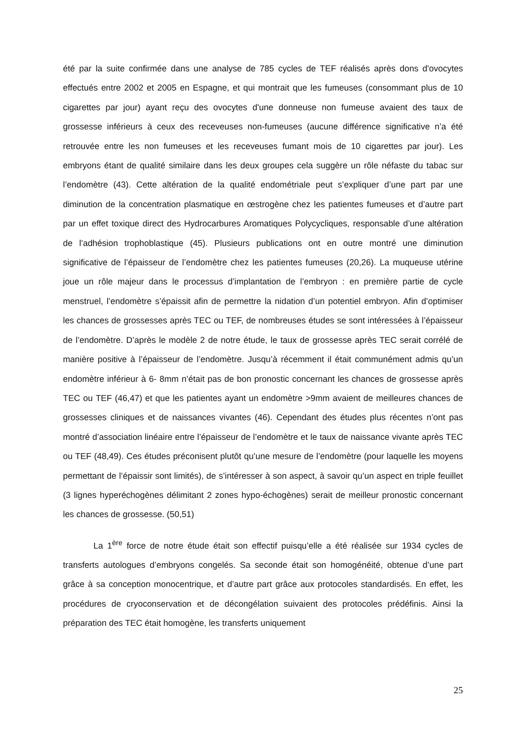été par la suite confirmée dans une analyse de 785 cycles de TEF réalisés après dons d'ovocytes effectués entre 2002 et 2005 en Espagne, et qui montrait que les fumeuses (consommant plus de 10 cigarettes par jour) ayant reçu des ovocytes d'une donneuse non fumeuse avaient des taux de grossesse inférieurs à ceux des receveuses non-fumeuses (aucune différence significative n’a été retrouvée entre les non fumeuses et les receveuses fumant mois de 10 cigarettes par jour). Les embryons étant de qualité similaire dans les deux groupes cela suggère un rôle néfaste du tabac sur l’endomètre (43). Cette altération de la qualité endométriale peut s’expliquer d’une part par une diminution de la concentration plasmatique en œstrogène chez les patientes fumeuses et d’autre part par un effet toxique direct des Hydrocarbures Aromatiques Polycycliques, responsable d’une altération de l’adhésion trophoblastique (45). Plusieurs publications ont en outre montré une diminution significative de l’épaisseur de l’endomètre chez les patientes fumeuses (20,26). La muqueuse utérine joue un rôle majeur dans le processus d’implantation de l’embryon : en première partie de cycle menstruel, l’endomètre s’épaissit afin de permettre la nidation d’un potentiel embryon. Afin d’optimiser les chances de grossesses après TEC ou TEF, de nombreuses études se sont intéressées à l’épaisseur de l’endomètre. D’après le modèle 2 de notre étude, le taux de grossesse après TEC serait corrélé de manière positive à l’épaisseur de l’endomètre. Jusqu’à récemment il était communément admis qu’un endomètre inférieur à 6- 8mm n’était pas de bon pronostic concernant les chances de grossesse après TEC ou TEF (46,47) et que les patientes ayant un endomètre >9mm avaient de meilleures chances de grossesses cliniques et de naissances vivantes (46). Cependant des études plus récentes n’ont pas montré d’association linéaire entre l’épaisseur de l’endomètre et le taux de naissance vivante après TEC ou TEF (48,49). Ces études préconisent plutôt qu’une mesure de l’endomètre (pour laquelle les moyens permettant de l’épaissir sont limités), de s’intéresser à son aspect, à savoir qu’un aspect en triple feuillet (3 lignes hyperéchogènes délimitant 2 zones hypo-échogènes) serait de meilleur pronostic concernant les chances de grossesse. (50,51)
La 1<sup>ère</sup> force de notre étude était son effectif puisqu’elle a été réalisée sur 1934 cycles de transferts autologues d’embryons congelés. Sa seconde était son homogénéité, obtenue d’une part grâce à sa conception monocentrique, et d’autre part grâce aux protocoles standardisés. En effet, les procédures de cryoconservation et de décongélation suivaient des protocoles prédéfinis. Ainsi la préparation des TEC était homogène, les transferts uniquement
25